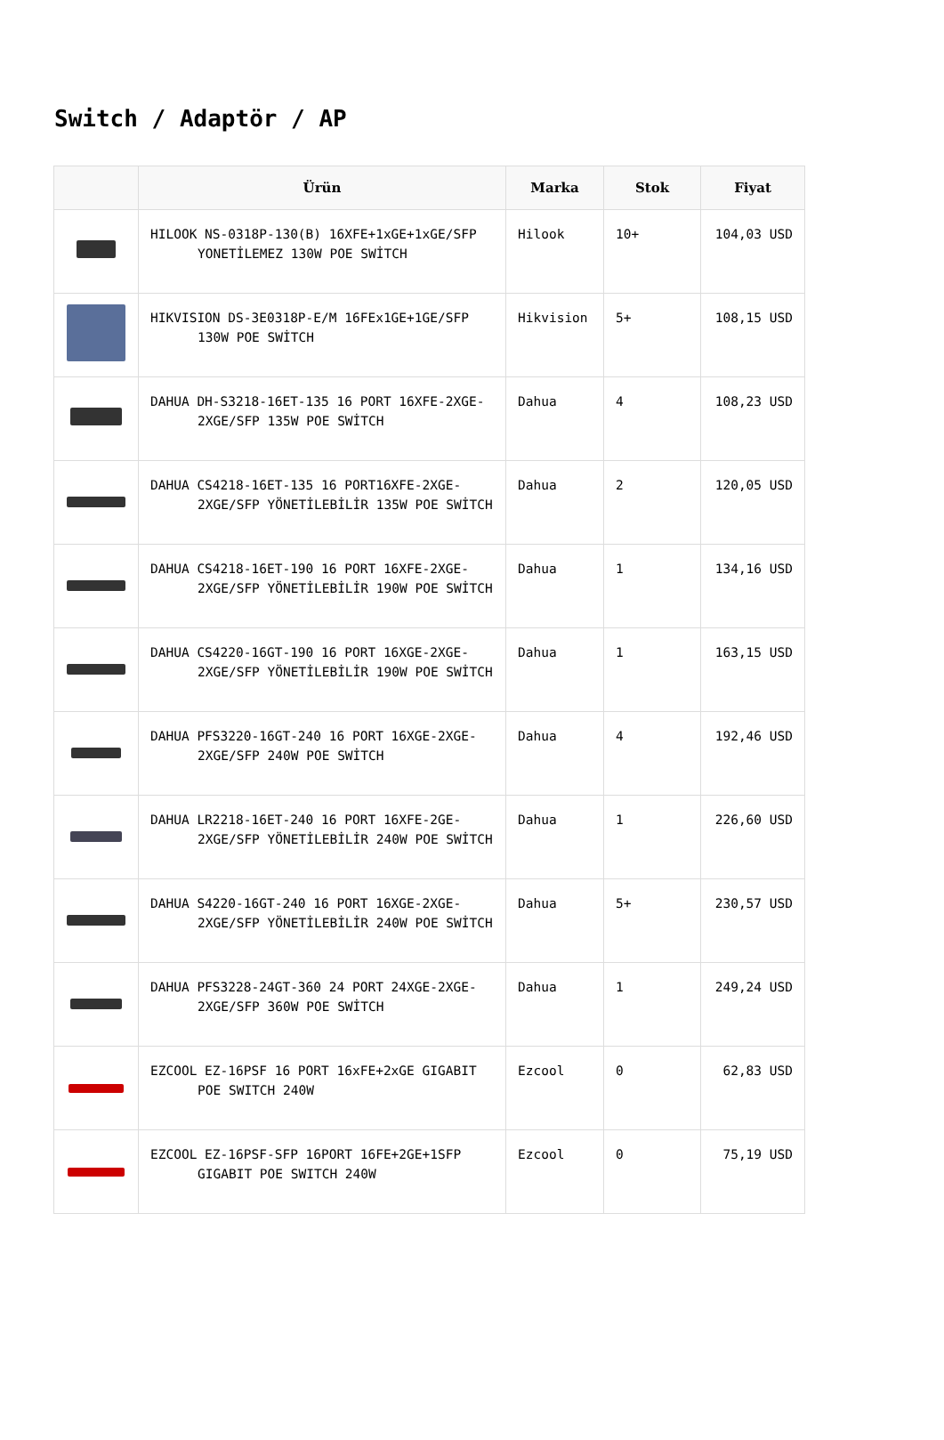Switch / Adaptör / AP
| | Ürün | Marka | Stok | Fiyat |
| --- | --- | --- | --- | --- |
| | HILOOK NS-0318P-130(B) 16XFE+1xGE+1xGE/SFP YONETİLEMEZ 130W POE SWİTCH | Hilook | 10+ | 104,03 USD |
| | HIKVISION DS-3E0318P-E/M 16FEx1GE+1GE/SFP 130W POE SWİTCH | Hikvision | 5+ | 108,15 USD |
| | DAHUA DH-S3218-16ET-135 16 PORT 16XFE-2XGE-2XGE/SFP 135W POE SWİTCH | Dahua | 4 | 108,23 USD |
| | DAHUA CS4218-16ET-135 16 PORT16XFE-2XGE-2XGE/SFP YÖNETİLEBİLİR 135W POE SWİTCH | Dahua | 2 | 120,05 USD |
| | DAHUA CS4218-16ET-190 16 PORT 16XFE-2XGE-2XGE/SFP YÖNETİLEBİLİR 190W POE SWİTCH | Dahua | 1 | 134,16 USD |
| | DAHUA CS4220-16GT-190 16 PORT 16XGE-2XGE-2XGE/SFP YÖNETİLEBİLİR 190W POE SWİTCH | Dahua | 1 | 163,15 USD |
| | DAHUA PFS3220-16GT-240 16 PORT 16XGE-2XGE-2XGE/SFP 240W POE SWİTCH | Dahua | 4 | 192,46 USD |
| | DAHUA LR2218-16ET-240 16 PORT 16XFE-2GE-2XGE/SFP YÖNETİLEBİLİR 240W POE SWİTCH | Dahua | 1 | 226,60 USD |
| | DAHUA S4220-16GT-240 16 PORT 16XGE-2XGE-2XGE/SFP YÖNETİLEBİLİR 240W POE SWİTCH | Dahua | 5+ | 230,57 USD |
| | DAHUA PFS3228-24GT-360 24 PORT 24XGE-2XGE-2XGE/SFP 360W POE SWİTCH | Dahua | 1 | 249,24 USD |
| | EZCOOL EZ-16PSF 16 PORT 16xFE+2xGE GIGABIT POE SWITCH 240W | Ezcool | 0 | 62,83 USD |
| | EZCOOL EZ-16PSF-SFP 16PORT 16FE+2GE+1SFP GIGABIT POE SWITCH 240W | Ezcool | 0 | 75,19 USD |